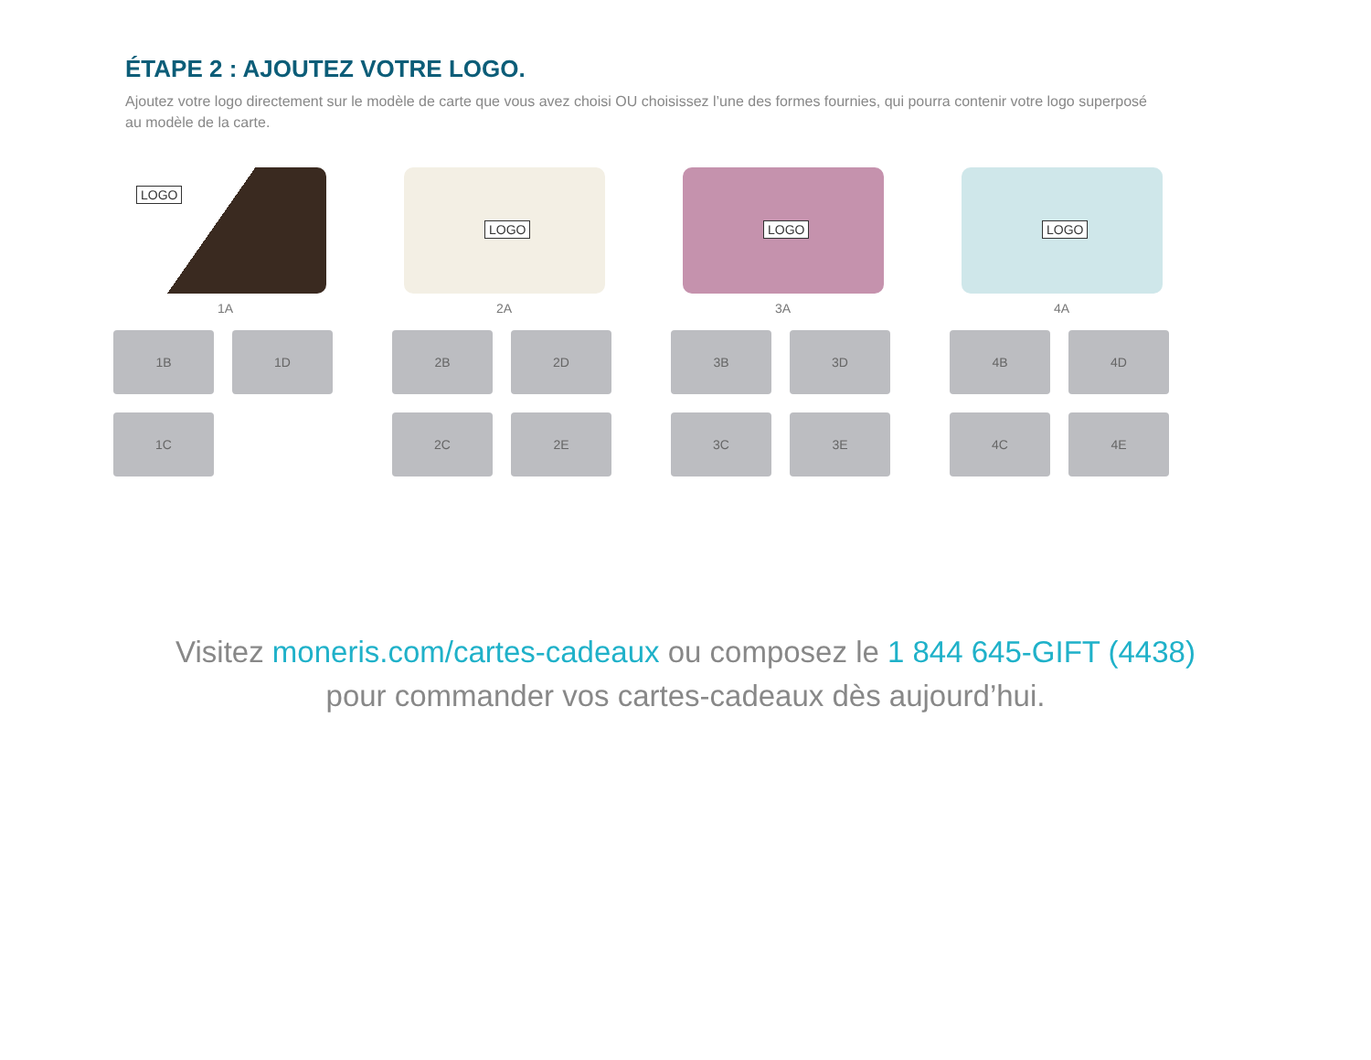ÉTAPE 2 : AJOUTEZ VOTRE LOGO.
Ajoutez votre logo directement sur le modèle de carte que vous avez choisi OU choisissez l’une des formes fournies, qui pourra contenir votre logo superposé au modèle de la carte.
LOGO
1A
1B 1D
1C
LOGO
2A
2B 2D
2C 2E
LOGO
3A
3B 3D
3C 3E
LOGO
4A
4B 4D
4C 4E
Visitez moneris.com/cartes-cadeaux ou composez le 1 844 645-GIFT (4438)
pour commander vos cartes-cadeaux dès aujourd’hui.